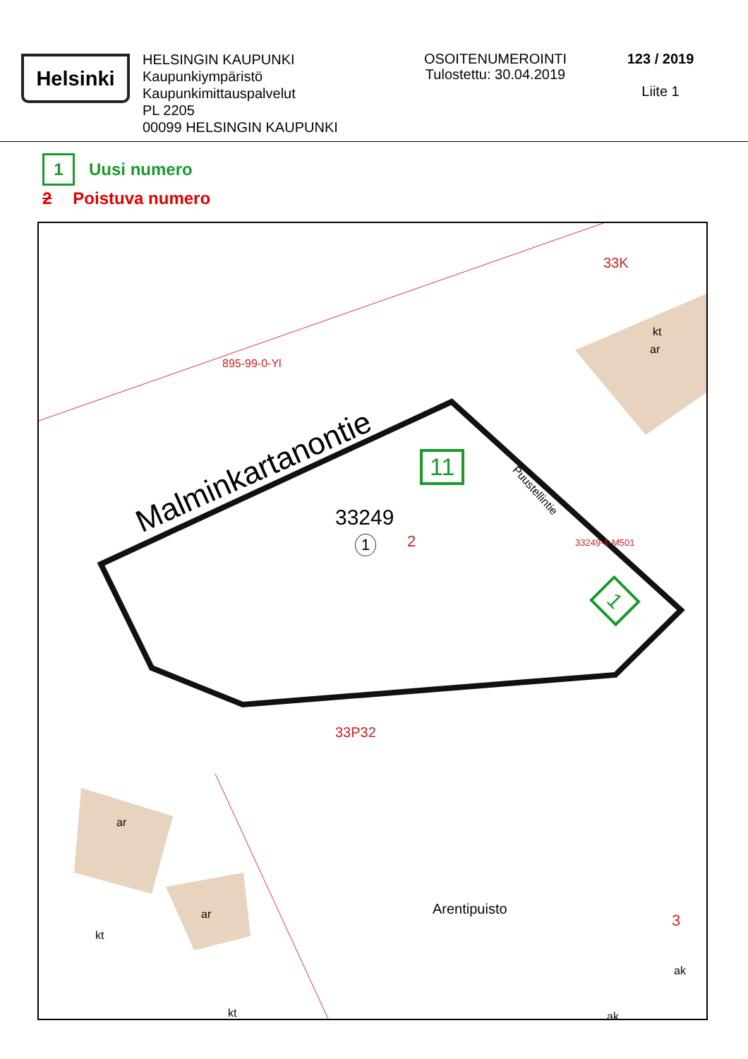Helsinki
HELSINGIN KAUPUNKI
Kaupunkiympäristö
Kaupunkimittauspalvelut
PL 2205
00099 HELSINGIN KAUPUNKI
OSOITENUMEROINTI
Tulostettu: 30.04.2019
123 / 2019
Liite 1
1 Uusi numero
2 Poistuva numero
Malminkartanontie
895-99-0-Yl
33K
kt
ar
11
33249
1 2
Puustellintie
33249-1-M501
1
33P32
ar
ar
kt
kt
Arentipuisto
3
ak
ak